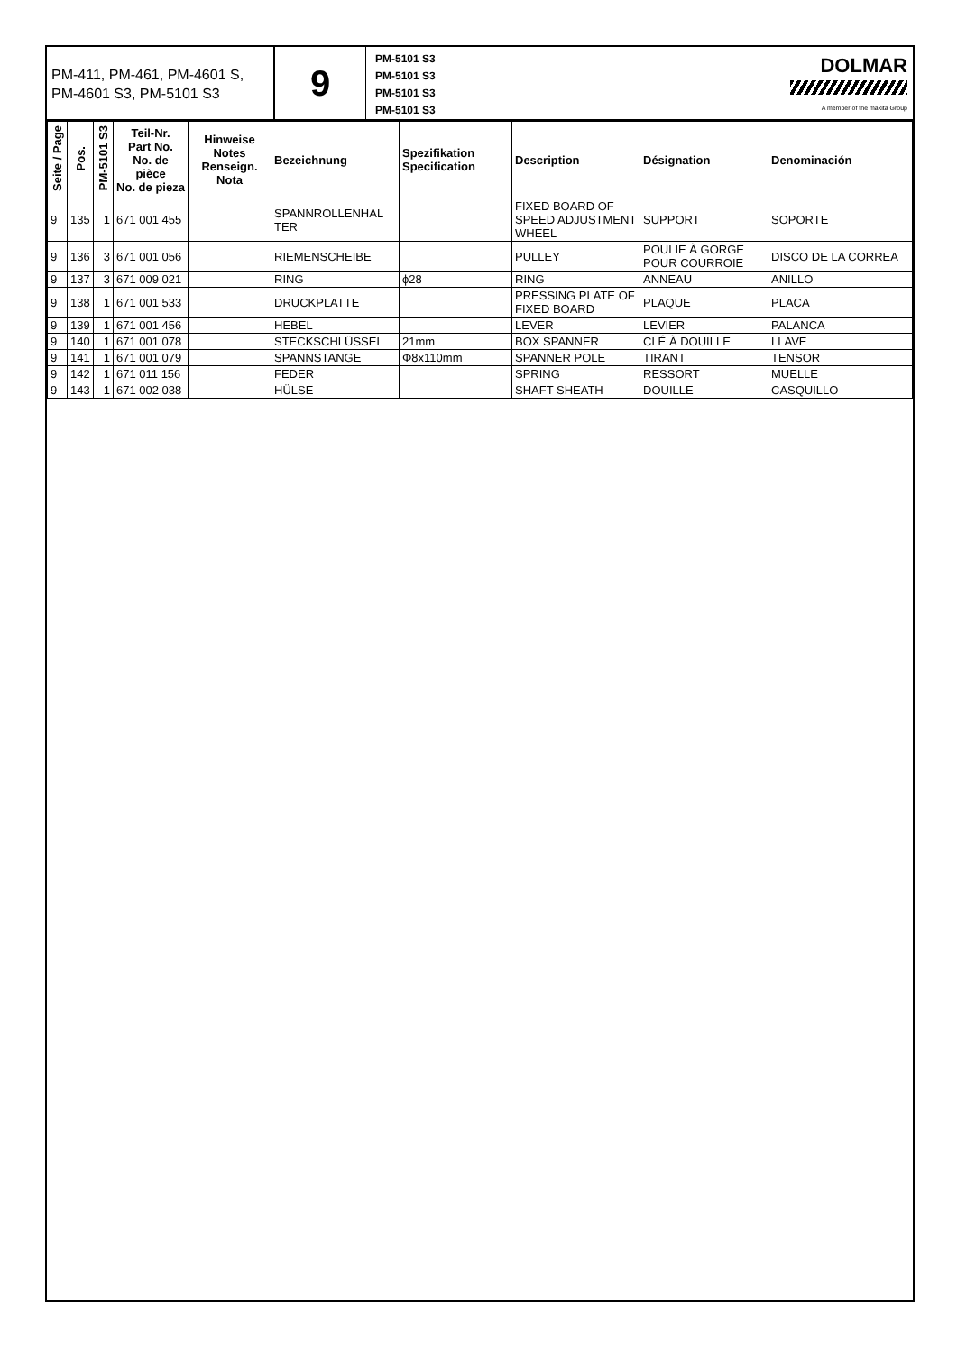PM-411, PM-461, PM-4601 S, PM-4601 S3, PM-5101 S3
9
PM-5101 S3
PM-5101 S3
PM-5101 S3
PM-5101 S3
DOLMAR
A member of the makita Group
| Seite / Page | Pos. | PM-5101 S3 | Teil-Nr. Part No. No. de pièce No. de pieza | Hinweise Notes Renseign. Nota | Bezeichnung | Spezifikation Specification | Description | Désignation | Denominación |
| --- | --- | --- | --- | --- | --- | --- | --- | --- | --- |
| 9 | 135 | 1 | 671 001 455 | | SPANNROLLENHAL TER | | FIXED BOARD OF SPEED ADJUSTMENT WHEEL | SUPPORT | SOPORTE |
| 9 | 136 | 3 | 671 001 056 | | RIEMENSCHEIBE | | PULLEY | POULIE À GORGE POUR COURROIE | DISCO DE LA CORREA |
| 9 | 137 | 3 | 671 009 021 | | RING | ϕ28 | RING | ANNEAU | ANILLO |
| 9 | 138 | 1 | 671 001 533 | | DRUCKPLATTE | | PRESSING PLATE OF FIXED BOARD | PLAQUE | PLACA |
| 9 | 139 | 1 | 671 001 456 | | HEBEL | | LEVER | LEVIER | PALANCA |
| 9 | 140 | 1 | 671 001 078 | | STECKSCHLÜSSEL | 21mm | BOX SPANNER | CLÉ À DOUILLE | LLAVE |
| 9 | 141 | 1 | 671 001 079 | | SPANNSTANGE | Φ8x110mm | SPANNER POLE | TIRANT | TENSOR |
| 9 | 142 | 1 | 671 011 156 | | FEDER | | SPRING | RESSORT | MUELLE |
| 9 | 143 | 1 | 671 002 038 | | HÜLSE | | SHAFT SHEATH | DOUILLE | CASQUILLO |